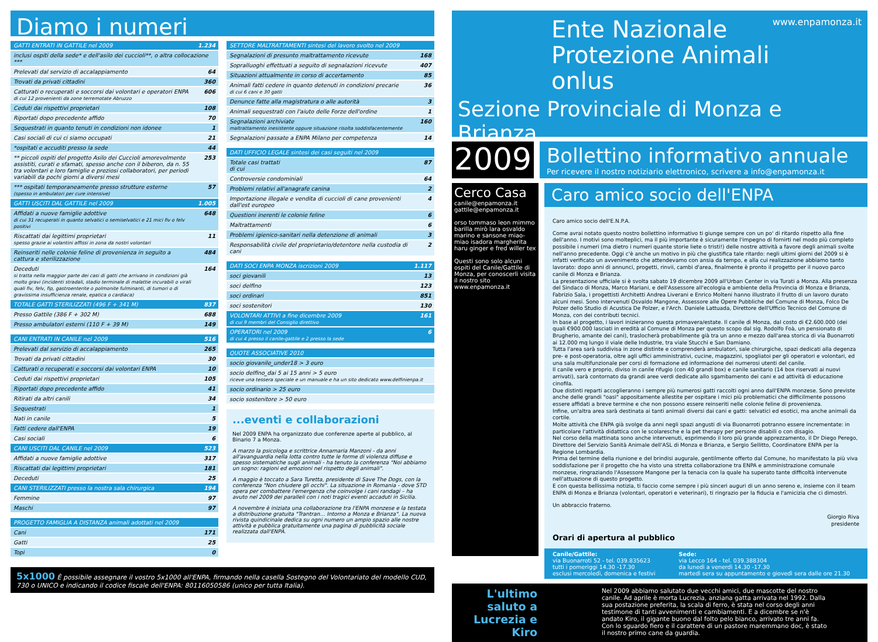Diamo i numeri
| GATTI ENTRATI IN GATTILE nel 2009 | 1.234 |
| --- | --- |
| inclusi ospiti della sede* e dell'asilo dei cuccioli**, o altra collocazione *** | |
| Prelevati dal servizio di accalappiamento | 64 |
| Trovati da privati cittadini | 360 |
| Catturati o recuperati e soccorsi dai volontari e operatori ENPA di cui 12 provenienti da zone terremotate Abruzzo | 606 |
| Ceduti dai rispettivi proprietari | 108 |
| Riportati dopo precedente affido | 70 |
| Sequestrati in quanto tenuti in condizioni non idonee | 1 |
| Casi sociali di cui ci siamo occupati | 21 |
| *ospitati e accuditi presso la sede | 44 |
| ** piccoli ospiti del progetto Asilo dei Cuccioli amorevolmente assistiti, curati e sfamati, spesso anche con il biberon, da n. 55 tra volontari e loro famiglie e preziosi collaboratori, per periodi variabili da pochi giorni a diversi mesi | 253 |
| *** ospitati temporaneamente presso strutture esterne (spesso in ambulatori per cure intensive) | 57 |
| GATTI USCITI DAL GATTILE nel 2009 | 1.005 |
| Affidati a nuove famiglie adottive di cui 31 recuperati in quanto selvatici o semiselvatici e 21 mici fiv o felv positivi | 648 |
| Riscattati dai legittimi proprietari spesso grazie ai volantini affissi in zona da nostri volontari | 11 |
| Reinseriti nelle colonie feline di provenienza in seguito a cattura e sterilizzazione | 484 |
| Deceduti si tratta nella maggior parte dei casi di gatti che arrivano in condizioni già molto gravi (incidenti stradali, stadio terminale di malattie incurabili o virali quali fiv, felv, fip, gastroenterite o polmonite fulminanti, di tumori o di gravissima insufficienza renale, epatica o cardiaca) | 164 |
| TOTALE GATTI STERILIZZATI (496 F + 341 M) | 837 |
| Presso Gattile (386 F + 302 M) | 688 |
| Presso ambulatori esterni (110 F + 39 M) | 149 |
| CANI ENTRATI IN CANILE nel 2009 | 516 |
| --- | --- |
| Prelevati dal servizio di accalappiamento | 265 |
| Trovati da privati cittadini | 30 |
| Catturati o recuperati e soccorsi dai volontari ENPA | 10 |
| Ceduti dai rispettivi proprietari | 105 |
| Riportati dopo precedente affido | 41 |
| Ritirati da altri canili | 34 |
| Sequestrati | 1 |
| Nati in canile | 5 |
| Fatti cedere dall'ENPA | 19 |
| Casi sociali | 6 |
| CANI USCITI DAL CANILE nel 2009 | 523 |
| Affidati a nuove famiglie adottive | 317 |
| Riscattati dai legittimi proprietari | 181 |
| Deceduti | 25 |
| CANI STERILIZZATI presso la nostra sala chirurgica | 194 |
| Femmine | 97 |
| Maschi | 97 |
| PROGETTO FAMIGLIA A DISTANZA animali adottati nel 2009 | |
| --- | --- |
| Cani | 171 |
| Gatti | 25 |
| Topi | 0 |
| SETTORE MALTRATTAMENTI sintesi del lavoro svolto nel 2009 | |
| --- | --- |
| Segnalazioni di presunto maltrattamento ricevute | 168 |
| Sopralluoghi effettuati a seguito di segnalazioni ricevute | 407 |
| Situazioni attualmente in corso di accertamento | 85 |
| Animali fatti cedere in quanto detenuti in condizioni precarie di cui 6 cani e 30 gatti | 36 |
| Denunce fatte alla magistratura o alle autorità | 3 |
| Animali sequestrati con l'aiuto delle Forze dell'ordine | 1 |
| Segnalazioni archiviate maltrattamento inesistente oppure situazione risolta soddisfacentemente | 160 |
| Segnalazioni passate a ENPA Milano per competenza | 14 |
| DATI UFFICIO LEGALE sintesi dei casi seguiti nel 2009 | |
| --- | --- |
| Totale casi trattati di cui | 87 |
| Controversie condominiali | 64 |
| Problemi relativi all'anagrafe canina | 2 |
| Importazione illegale e vendita di cuccioli di cane provenienti dall'est europeo | 4 |
| Questioni inerenti le colonie feline | 6 |
| Maltrattamenti | 6 |
| Problemi igienico-sanitari nella detenzione di animali | 3 |
| Responsabilità civile del proprietario/detentore nella custodia di cani | 2 |
| DATI SOCI ENPA MONZA iscrizioni 2009 | 1.117 |
| --- | --- |
| soci giovanili | 13 |
| soci delfino | 123 |
| soci ordinari | 851 |
| soci sostenitori | 130 |
| VOLONTARI ATTIVI a fine dicembre 2009 di cui 9 membri del Consiglio direttivo | 161 |
| OPERATORI nel 2009 di cui 4 presso il canile-gattile e 2 presso la sede | 6 |
| QUOTE ASSOCIATIVE 2010 |
| --- |
| socio giovanile_under18 > 3 euro |
| socio delfino_dai 5 ai 15 anni > 5 euro riceve una tessera speciale e un manuale e ha un sito dedicato www.delfinienpa.it |
| socio ordinario > 25 euro |
| socio sostenitore > 50 euro |
...eventi e collaborazioni
Nel 2009 ENPA ha organizzato due conferenze aperte al pubblico, al Binario 7 a Monza.
A marzo la psicologa e scrittrice Annamaria Manzoni - da anni all'avanguardia nella lotta contro tutte le forme di violenza diffuse e spesso sistematiche sugli animali - ha tenuto la conferenza "Noi abbiamo un sogno: ragioni ed emozioni nel rispetto degli animali".
A maggio è toccato a Sara Turetta, presidente di Save The Dogs, con la conferenza "Non chiudere gli occhi". La situazione in Romania - dove STD opera per combattere l'emergenza che coinvolge i cani randagi – ha avuto nel 2009 dei paralleli con i noti tragici eventi accaduti in Sicilia.
A novembre è iniziata una collaborazione tra l'ENPA monzese e la testata a distribuzione gratuita "Trantran… Intorno a Monza e Brianza". La nuova rivista quindicinale dedica su ogni numero un ampio spazio alle nostre attività e pubblica gratuitamente una pagina di pubblicità sociale realizzata dall'ENPA.
5x1000 È possibile assegnare il vostro 5x1000 all'ENPA, firmando nella casella Sostegno del Volontariato del modello CUD, 730 o UNICO e indicando il codice fiscale dell'ENPA: 80116050586 (unico per tutta Italia).
www.enpamonza.it
Ente Nazionale
Protezione Animali
onlus
Sezione Provinciale di Monza e Brianza
2009
Bollettino informativo annuale
Per ricevere il nostro notiziario elettronico, scrivere a info@enpamonza.it
Cerco Casa
canile@enpamonza.it
gattile@enpamonza.it
orso tommaso leon mimmo barilla mirò lara osvaldo marino e sansone miao-miao isadora margherita haru ginger e fred willer tex
Questi sono solo alcuni ospiti del Canile/Gattile di Monza, per conoscerli visita il nostro sito www.enpamonza.it
Caro amico socio dell'ENPA
Caro amico socio dell'E.N.P.A.
Come avrai notato questo nostro bollettino informativo ti giunge sempre con un po' di ritardo rispetto alla fine dell'anno. I motivi sono molteplici, ma il più importante è sicuramente l'impegno di fornirti nel modo più completo possibile i numeri (ma dietro i numeri quante storie liete o tristi!) delle nostre attività a favore degli animali svolte nell'anno precedente. Oggi c'è anche un motivo in più che giustifica tale ritardo: negli ultimi giorni del 2009 si è infatti verificato un avvenimento che attendevamo con ansia da tempo, e alla cui realizzazione abbiamo tanto lavorato: dopo anni di annunci, progetti, rinvii, cambi d'area, finalmente è pronto il progetto per il nuovo parco canile di Monza e Brianza.
La presentazione ufficiale si è svolta sabato 19 dicembre 2009 all'Urban Center in via Turati a Monza. Alla presenza del Sindaco di Monza, Marco Mariani, e dell'Assessore all'ecologia e ambiente della Provincia di Monza e Brianza, Fabrizio Sala, i progettisti Architetti Andrea Liverani e Enrico Molteni hanno illustrato il frutto di un lavoro durato alcuni mesi. Sono intervenuti Osvaldo Mangone, Assessore alle Opere Pubbliche del Comune di Monza, Folco De Polzer dello Studio di Acustica De Polzer, e l'Arch. Daniele Lattuada, Direttore dell'Ufficio Tecnico del Comune di Monza, con dei contributi tecnici.
In base al progetto, i lavori inizieranno questa primavera/estate. Il canile di Monza, dal costo di €2.600.000 (dei quali €900.000 lasciati in eredità al Comune di Monza per questo scopo dal sig. Rodolfo Foà, un pensionato di Brugherio, amante dei cani), traslocherà probabilmente già tra un anno e mezzo dall'area storica di via Buonarroti ai 12.000 mq lungo il viale delle Industrie, tra viale Stucchi e San Damiano.
Tutta l'area sarà suddivisa in zone distinte e comprenderà ambulatori, sale chirurgiche, spazi dedicati alla degenza pre- e post-operatoria, oltre agli uffici amministrativi, cucine, magazzini, spogliatoi per gli operatori e volontari, ed una sala multifunzionale per corsi di formazione ed informazione dei numerosi utenti del canile.
Il canile vero e proprio, diviso in canile rifugio (con 40 grandi box) e canile sanitario (14 box riservati ai nuovi arrivati), sarà contornato da grandi aree verdi dedicate allo sgambamento dei cani e ad attività di educazione cinofila.
Due distinti reparti accoglieranno i sempre più numerosi gatti raccolti ogni anno dall'ENPA monzese. Sono previste anche delle grandi "oasi" appositamente allestite per ospitare i mici più problematici che difficilmente possono essere affidati a breve termine e che non possono essere reinseriti nelle colonie feline di provenienza.
Infine, un'altra area sarà destinata ai tanti animali diversi dai cani e gatti: selvatici ed esotici, ma anche animali da cortile.
Molte attività che ENPA già svolge da anni negli spazi angusti di via Buonarroti potranno essere incrementate: in particolare l'attività didattica con le scolaresche e la pet therapy per persone disabili o con disagio.
Nel corso della mattinata sono anche intervenuti, esprimendo il loro più grande apprezzamento, il Dr Diego Perego, Direttore del Servizio Sanità Animale dell'ASL di Monza e Brianza, e Sergio Sellitto, Coordinatore ENPA per la Regione Lombardia.
Prima del termine della riunione e del brindisi augurale, gentilmente offerto dal Comune, ho manifestato la più viva soddisfazione per il progetto che ha visto una stretta collaborazione tra ENPA e amministrazione comunale monzese, ringraziando l'Assessore Mangone per la tenacia con la quale ha superato tante difficoltà intervenute nell'attuazione di questo progetto.
E con questa bellissima notizia, ti faccio come sempre i più sinceri auguri di un anno sereno e, insieme con il team ENPA di Monza e Brianza (volontari, operatori e veterinari), ti ringrazio per la fiducia e l'amicizia che ci dimostri.
Un abbraccio fraterno.
Giorgio Riva
presidente
Orari di apertura al pubblico
Canile/Gattile:
via Buonarroti 52 - tel. 039.835623
tutti i pomeriggi 14.30 -17.30
esclusi mercoledì, domenica e festivi
Sede:
via Lecco 164 - tel. 039.388304
da lunedì a venerdì 14.30 -17.30
martedì sera su appuntamento e giovedì sera dalle ore 21.30
L'ultimo saluto a Lucrezia e Kiro
Nel 2009 abbiamo salutato due vecchi amici, due mascotte del nostro canile. Ad aprile è morta Lucrezia, anziana gatta arrivata nel 1992. Dalla sua postazione preferita, la scala di ferro, è stata nel corso degli anni testimone di tanti avvenimenti e cambiamenti. E a dicembre se n'è andato Kiro, il gigante buono dal folto pelo bianco, arrivato tre anni fa. Con lo sguardo fiero e il carattere di un pastore maremmano doc, è stato il nostro primo cane da guardia.